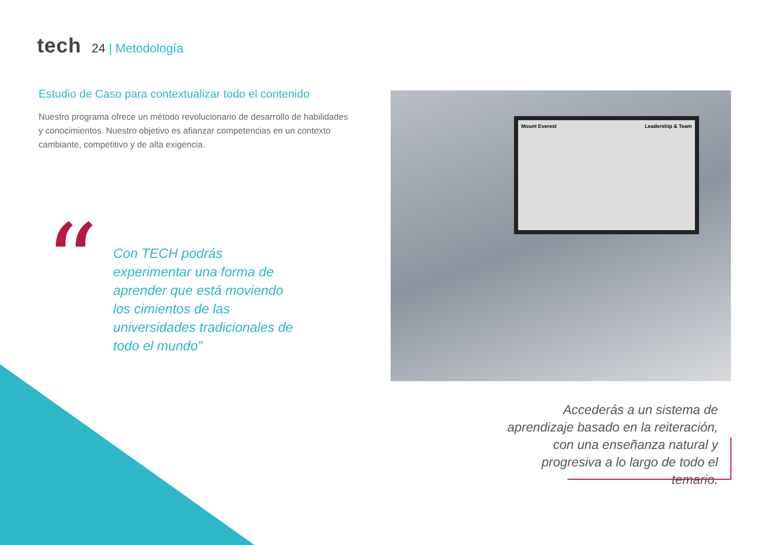tech
24 | Metodología
Estudio de Caso para contextualizar todo el contenido
Nuestro programa ofrece un método revolucionario de desarrollo de habilidades y conocimientos. Nuestro objetivo es afianzar competencias en un contexto cambiante, competitivo y de alta exigencia.
“
Con TECH podrás experimentar una forma de aprender que está moviendo los cimientos de las universidades tradicionales de todo el mundo”
Mount Everest Leadership & Team
Accederás a un sistema de aprendizaje basado en la reiteración, con una enseñanza natural y progresiva a lo largo de todo el temario.